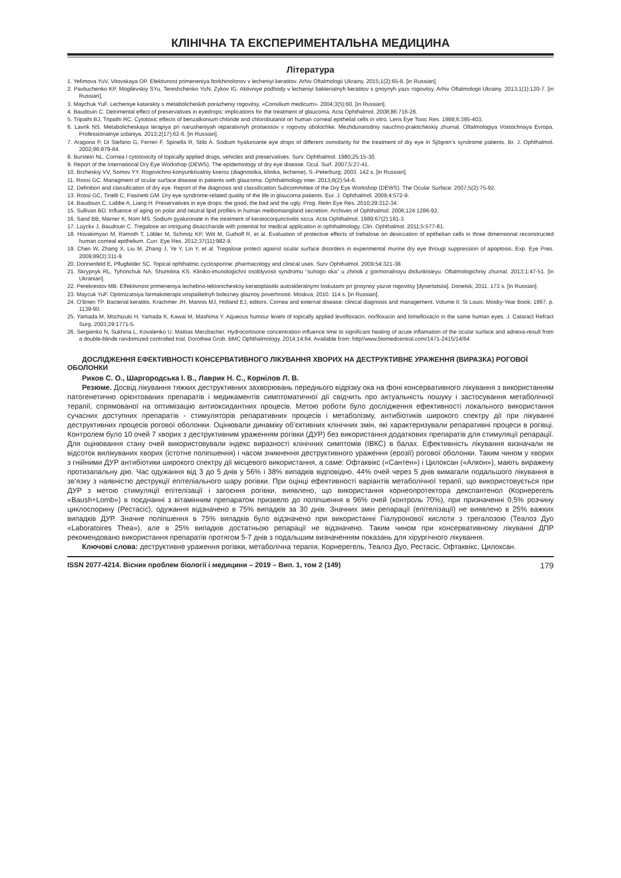КЛІНІЧНА ТА ЕКСПЕРИМЕНТАЛЬНА МЕДИЦИНА
Література
1. Yefimova YuV, Vitovskaya OP. Efektivnost primeneniya ftorkhinolonov v lecheniyi keratitov. Arhiv Oftalmologii Ukrainy. 2015;1(2):65-8. [in Russian].
2. Pavliuchenko KP, Mogilevskiy SYu, Tereshchenko YuN, Zykov IG. Aktivniye podhody v lecheniyi bakterialnyh keratitov s gnoynyh yazv rogovitsy. Arhiv Oftalmologii Ukrainy. 2013;1(1):120-7. [in Russian].
3. Maychuk YuF. Lecheniye katarakty s metabolicheskih porazheniy rogovitsy. «Consilium medicum». 2004;3(5):60. [in Russian].
4. Baudouin C. Detrimental effect of preservatives in eyedrops: implications for the treatment of glaucoma. Acta Ophthalmol. 2008;86:716-26.
5. Tripathi BJ, Tripathi RC. Cytotoxic effects of benzalkonium chloride and chlorobutanol on human corneal epithelial cells in vitro. Lens Eye Toxic Res. 1989;6:395-403.
6. Lavrik NS. Metabolicheskaya terapiya pri narusheniyah reparativnyh protsessov v rogovoy obolochke. Mezhdunarodniy nauchno-prakticheskiy zhurnal. Oftalmologiya Vostochnaya Evropa. Professionalnye izdaniya. 2013;2(17):62-6. [in Russian].
7. Aragona P, Di Stefano G, Ferreri F, Spinella R, Stilo A. Sodium hyaluroante eye drops of different osmolarity for the treatment of dry eye in Sjögren’s syndrome patients. Br. J. Ophthalmol. 2002;86:879-84.
8. Burstein NL. Cornea l cytotoxicity of topically applied drugs, vehicles and preservatives. Surv. Ophthalmol. 1980;25:15-30.
9. Report of the International Dry Eye Workshop (DEWS). The epidemiology of dry eye disease. Ocul. Surf. 2007;5:27-41.
10. Brzheskiy VV, Somov YY. Rogovichno-konyunktivalniy kseroz (diagnostika, klinika, lechenie). S.-Peterburg; 2003. 142 s. [in Russian].
11. Rossi GC. Managment of ocular surface disease in patients with glaucoma. Ophthalmology inter. 2013;8(2):54-6.
12. Definition and classification of dry eye. Report of the diagnosis and classification Subcommittee of the Dry Eye Workshop (DEWS). The Ocular Surface. 2007;5(2):75-92.
13. Rossi GC, Tinelli C, Pasinetti GM. Dry eye syndrome-related quality of the life in glaucoma patients. Eur. J. Ophthalmol. 2009;4:572-9.
14. Baudouin C, Labbe A, Liang H. Preservatives in eye drops: the good, the bad and the ugly. Prog. Retin Eye Res. 2010;29:312-34.
15. Sullivan BD. Influence of aging on polar and neutral lipid profiles in human meibomiangland secretion. Archives of Ophthalmol. 2006;124:1286-92.
16. Sand BB, Marner K, Nom MS. Sodium gyaluronate in the treatment of keratoconjunctivitis sicca. Acta Ophthalmol. 1989;67(2):181-3.
17. Luyckx J, Baudouin C. Tregalose an intriguing disaccharide with potential for medical application in ophthalmology. Clin. Ophthalmol. 2011;5:577-81.
18. Hovakimyan M, Ramoth T, Löbler M, Schmitz KP, Witt M, Guthoff R, et al. Evaluation of protective effects of trehalose on desiccation of epithelian cells in three dimensional reconstructed human corneal epithelium. Curr. Eye Res. 2012;37(11):982-9.
19. Chen W, Zhang X, Liu M, Zhang J, Ye Y, Lin Y, et al. Tregalose protect against ocular surface disorders in experimental murine dry eye througt suppression of apoptosis. Exp. Eye Pres. 2009;89(3):311-9.
20. Donnenfeld E, Pflugfelder SC. Topical ophthalmic cyclosporine: pharmacology and clinical uses. Surv Ophthalmol. 2009;54:321-38.
21. Skrypnyk RL, Tyhonchuk NA, Shumilina KS. Kliniko-imunologichni osoblyvosti syndromu “suhogo oka” u zhinok z gormonalnoyu disfunktsieyu. Oftalmologichniy zhurnal. 2013;1:47-51. [in Ukranian].
22. Perekrestov MB. Effektivnost primeneniya lechebno-tektonicheskoy keratoplastiki autoskleralnymi loskutami pri gnoynoy yazve rogovitsy [dysertatsiia]. Donetsk; 2011. 173 s. [in Russian].
23. Maycuk YuF. Optimizatsiya farmakoterapii vospalitelnyh bolezney glaznoy poverhnosti. Moskva; 2010. 114 s. [in Russian].
24. O’Brien TP. Bacterial keratitis. Krachmer JH, Mannis MJ, Holland EJ, editors. Cornea and external disease: clinical diagnosis and management. Volume II. St Louis: Mosby-Year Book; 1997. p. 1139-90.
25. Yamada M, Mochizuki H, Yamada K, Kawai M, Mashima Y. Aqueous humour levels of topically applied levofloxacin, norfloxacin and lomefloxacin in the same human eyes. J. Cataract Refract Surg. 2003;29:1771-5.
26. Sergienko N, Sukhina L, Kovalenko U, Mattias Merzbacher. Hydrocortisone concentration influence time to significant healing of acute inflamation of the ocular surface and adnexa-result from a double-blinde randomized controlled trial. Dorothea Grob. BMC Ophthalmology. 2014;14:64. Available from: http//www.biomedcentral.com/1471-2415/14/64
ДОСЛІДЖЕННЯ ЕФЕКТИВНОСТІ КОНСЕРВАТИВНОГО ЛІКУВАННЯ ХВОРИХ НА ДЕСТРУКТИВНЕ УРАЖЕННЯ (ВИРАЗКА) РОГОВОЇ ОБОЛОНКИ
Риков С. О., Шаргородська І. В., Лаврик Н. С., Корнілов Л. В.
Резюме. Досвід лікування тяжких деструктивних захворювань переднього відрізку ока на фоні консервативного лікування з використанням патогенетично орієнтованих препаратів і медикаментів симптоматичної дії свідчить про актуальність пошуку і застосування метаболічної терапії, спрямованої на оптимізацію антиоксидантних процесів. Метою роботи було дослідження ефективності локального використання сучасних доступних препаратів - стимуляторів репаративних процесів і метаболізму, антибіотиків широкого спектру дії при лікуванні деструктивних процесів рогової оболонки. Оцінювали динаміку об’єктивних клінічних змін, які характеризували репаративні процеси в рогівці. Контролем було 10 очей 7 хворих з деструктивним ураженням рогівки (ДУР) без використання додаткових препаратів для стимуляції репарації. Для оцінювання стану очей використовували індекс виразності клінічних симптомів (ІВКС) в балах. Ефективність лікування визначали як відсоток вилікуваних хворих (істотне поліпшення) і часом зникнення деструктивного ураження (ерозії) рогової оболонки. Таким чином у хворих з гнійними ДУР антибіотики широкого спектру дії місцевого використання, а саме: Офтаквікс («Сантен») і Цилоксан («Алкон»), мають виражену протизапальну дію. Час одужання від 3 до 5 днів у 56% і 38% випадків відповідно, 44% очей через 5 днів вимагали подальшого лікування в зв’язку з наявністю деструкції епітеліального шару рогівки. При оцінці ефективності варіантів метаболічної терапії, що використовується при ДУР з метою стимуляції епітелізації і загоєння рогівки, виявлено, що використання корнеопротектора декспантенол (Корнерегель «Baush+Lomb») в поєднанні з вітамінним препаратом призвело до поліпшення в 96% очей (контроль 70%), при призначенні 0,5% розчину циклоспорину (Рестасіс), одужання відзначено в 75% випадків за 30 днів. Значних змін репарації (епітелізації) не виявлено в 25% важких випадків ДУР. Значне поліпшення в 75% випадків було відзначено при використанні Гіалуронової кислоти з трегалозою (Теалоз Дуо «Laboratoires Thea»), але в 25% випадків достатньою репарації не відзначено. Таким чином при консервативному лікуванні ДПР рекомендовано використання препаратів протягом 5-7 днів з подальшим визначенням показань для хірургічного лікування.
Ключові слова: деструктивне ураження рогівки, метаболічна терапія, Корнерегель, Теалоз Дуо, Рестасіс, Офтаквікс, Цилоксан.
ISSN 2077-4214. Вісник проблем біології і медицини – 2019 – Вип. 1, том 2 (149) 179